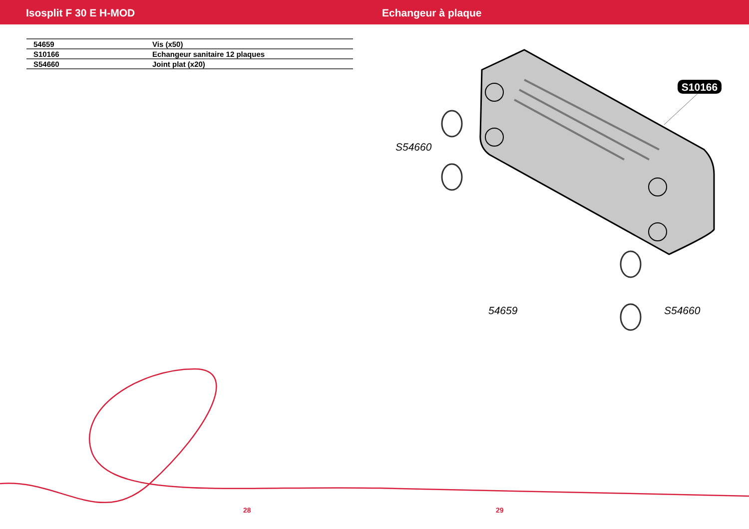Isosplit F 30 E H-MOD Echangeur à plaque
| 54659 | Vis (x50) |
| S10166 | Echangeur sanitaire 12 plaques |
| S54660 | Joint plat (x20) |
S10166
S54660
54659
S54660
28 29